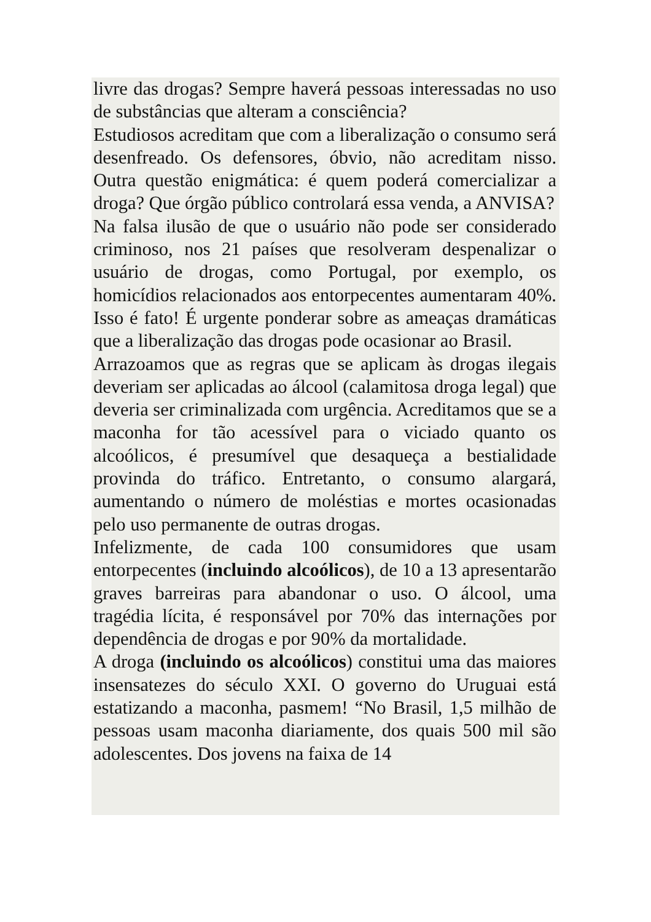livre das drogas? Sempre haverá pessoas interessadas no uso de substâncias que alteram a consciência?
Estudiosos acreditam que com a liberalização o consumo será desenfreado. Os defensores, óbvio, não acreditam nisso. Outra questão enigmática: é quem poderá comercializar a droga? Que órgão público controlará essa venda, a ANVISA?
Na falsa ilusão de que o usuário não pode ser considerado criminoso, nos 21 países que resolveram despenalizar o usuário de drogas, como Portugal, por exemplo, os homicídios relacionados aos entorpecentes aumentaram 40%. Isso é fato! É urgente ponderar sobre as ameaças dramáticas que a liberalização das drogas pode ocasionar ao Brasil.
Arrazoamos que as regras que se aplicam às drogas ilegais deveriam ser aplicadas ao álcool (calamitosa droga legal) que deveria ser criminalizada com urgência. Acreditamos que se a maconha for tão acessível para o viciado quanto os alcoólicos, é presumível que desaqueça a bestialidade provinda do tráfico. Entretanto, o consumo alargará, aumentando o número de moléstias e mortes ocasionadas pelo uso permanente de outras drogas.
Infelizmente, de cada 100 consumidores que usam entorpecentes (incluindo alcoólicos), de 10 a 13 apresentarão graves barreiras para abandonar o uso. O álcool, uma tragédia lícita, é responsável por 70% das internações por dependência de drogas e por 90% da mortalidade.
A droga (incluindo os alcoólicos) constitui uma das maiores insensatezes do século XXI. O governo do Uruguai está estatizando a maconha, pasmem! “No Brasil, 1,5 milhão de pessoas usam maconha diariamente, dos quais 500 mil são adolescentes. Dos jovens na faixa de 14